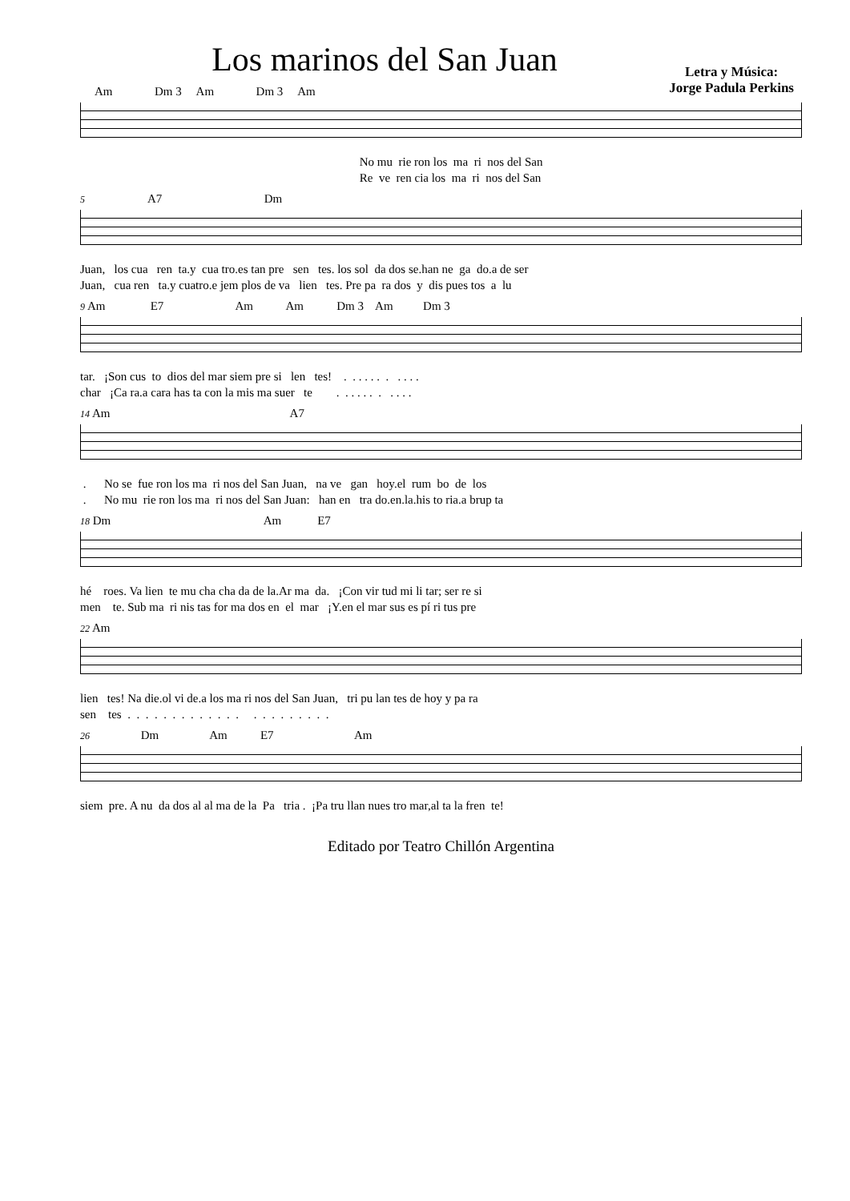Los marinos del San Juan
Letra y Música:
Jorge Padula Perkins
Am Dm 3 Am Dm 3 Am
No mu rie ron los ma ri nos del San Re ve ren cia los ma ri nos del San
5 A7 Dm
Juan, los cua ren ta.y cua tro.es tan pre sen tes. los sol da dos se.han ne ga do.a de ser Juan, cua ren ta.y cuatro.e jem plos de va lien tes. Pre pa ra dos y dis pues tos a lu
9 Am E7 Am Am Dm 3 Am Dm 3
tar. ¡Son cus to dios del mar siem pre si len tes! . . . . . . . . . . . char ¡Ca ra.a cara has ta con la mis ma suer te . . . . . . . . . . .
14 Am A7
. No se fue ron los ma ri nos del San Juan, na ve gan hoy.el rum bo de los . No mu rie ron los ma ri nos del San Juan: han en tra do.en.la.his to ria.a brup ta
18 Dm Am E7
hé roes. Va lien te mu cha cha da de la.Ar ma da. ¡Con vir tud mi li tar; ser re si men te. Sub ma ri nis tas for ma dos en el mar ¡Y.en el mar sus es pí ri tus pre
22 Am
lien tes! Na die.ol vi de.a los ma ri nos del San Juan, tri pu lan tes de hoy y pa ra sen tes . . . . . . . . . . . . . . . . . . . . . .
26 Dm Am E7 Am
siem pre. A nu da dos al al ma de la Pa tria . ¡Pa tru llan nues tro mar,al ta la fren te!
Editado por Teatro Chillón Argentina